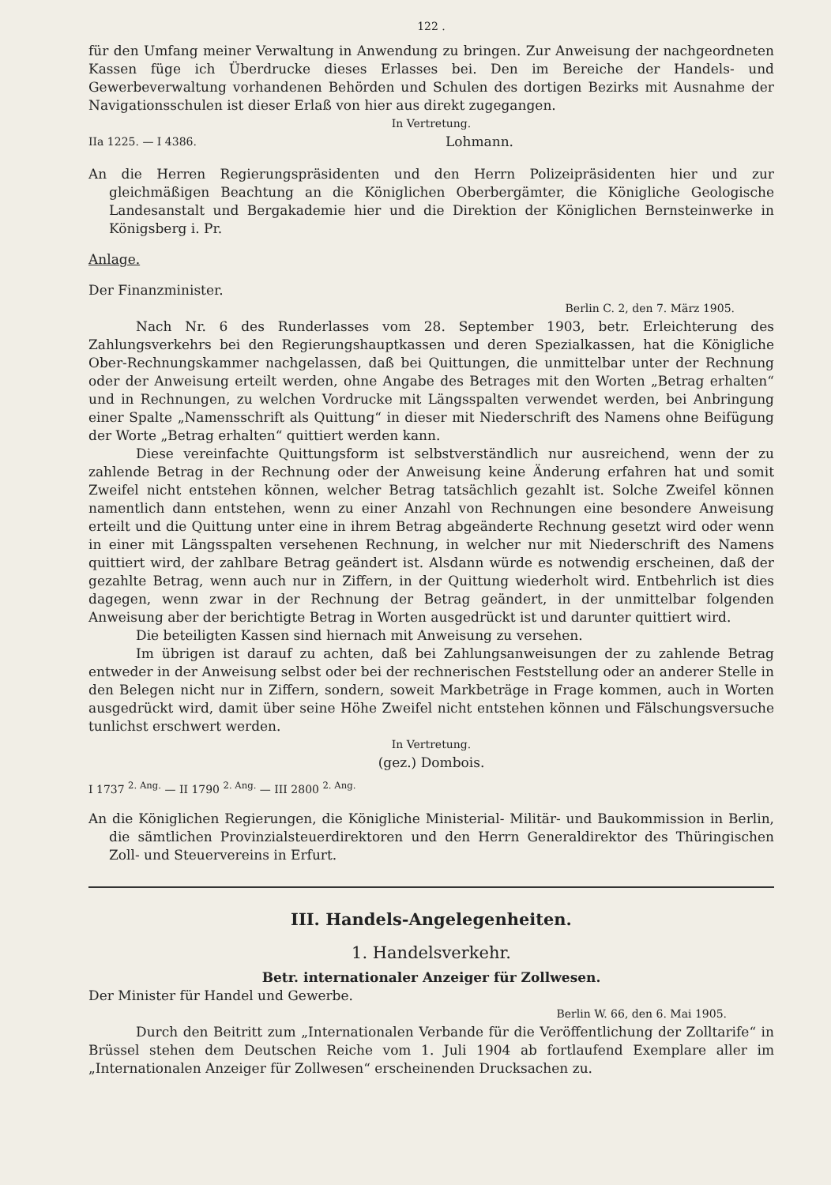122 .
für den Umfang meiner Verwaltung in Anwendung zu bringen. Zur Anweisung der nachgeordneten Kassen füge ich Überdrucke dieses Erlasses bei. Den im Bereiche der Handels- und Gewerbeverwaltung vorhandenen Behörden und Schulen des dortigen Bezirks mit Ausnahme der Navigationsschulen ist dieser Erlaß von hier aus direkt zugegangen.
In Vertretung.
IIa 1225. — I 4386. Lohmann.
An die Herren Regierungspräsidenten und den Herrn Polizeipräsidenten hier und zur gleichmäßigen Beachtung an die Königlichen Oberbergämter, die Königliche Geologische Landesanstalt und Bergakademie hier und die Direktion der Königlichen Bernsteinwerke in Königsberg i. Pr.
Anlage.
Der Finanzminister.
Berlin C. 2, den 7. März 1905.
Nach Nr. 6 des Runderlasses vom 28. September 1903, betr. Erleichterung des Zahlungsverkehrs bei den Regierungshauptkassen und deren Spezialkassen, hat die Königliche Ober-Rechnungskammer nachgelassen, daß bei Quittungen, die unmittelbar unter der Rechnung oder der Anweisung erteilt werden, ohne Angabe des Betrages mit den Worten „Betrag erhalten“ und in Rechnungen, zu welchen Vordrucke mit Längsspalten verwendet werden, bei Anbringung einer Spalte „Namensschrift als Quittung“ in dieser mit Niederschrift des Namens ohne Beifügung der Worte „Betrag erhalten“ quittiert werden kann.
Diese vereinfachte Quittungsform ist selbstverständlich nur ausreichend, wenn der zu zahlende Betrag in der Rechnung oder der Anweisung keine Änderung erfahren hat und somit Zweifel nicht entstehen können, welcher Betrag tatsächlich gezahlt ist. Solche Zweifel können namentlich dann entstehen, wenn zu einer Anzahl von Rechnungen eine besondere Anweisung erteilt und die Quittung unter eine in ihrem Betrag abgeänderte Rechnung gesetzt wird oder wenn in einer mit Längsspalten versehenen Rechnung, in welcher nur mit Niederschrift des Namens quittiert wird, der zahlbare Betrag geändert ist. Alsdann würde es notwendig erscheinen, daß der gezahlte Betrag, wenn auch nur in Ziffern, in der Quittung wiederholt wird. Entbehrlich ist dies dagegen, wenn zwar in der Rechnung der Betrag geändert, in der unmittelbar folgenden Anweisung aber der berichtigte Betrag in Worten ausgedrückt ist und darunter quittiert wird.
Die beteiligten Kassen sind hiernach mit Anweisung zu versehen.
Im übrigen ist darauf zu achten, daß bei Zahlungsanweisungen der zu zahlende Betrag entweder in der Anweisung selbst oder bei der rechnerischen Feststellung oder an anderer Stelle in den Belegen nicht nur in Ziffern, sondern, soweit Markbeträge in Frage kommen, auch in Worten ausgedrückt wird, damit über seine Höhe Zweifel nicht entstehen können und Fälschungsversuche tunlichst erschwert werden.
In Vertretung.
(gez.) Dombois.
I 1737 <sup>2. Ang.</sup> — II 1790 <sup>2. Ang.</sup> — III 2800 <sup>2. Ang.</sup>
An die Königlichen Regierungen, die Königliche Ministerial- Militär- und Baukommission in Berlin, die sämtlichen Provinzialsteuerdirektoren und den Herrn Generaldirektor des Thüringischen Zoll- und Steuervereins in Erfurt.
III. Handels-Angelegenheiten.
1. Handelsverkehr.
Betr. internationaler Anzeiger für Zollwesen.
Der Minister für Handel und Gewerbe.
Berlin W. 66, den 6. Mai 1905.
Durch den Beitritt zum „Internationalen Verbande für die Veröffentlichung der Zolltarife“ in Brüssel stehen dem Deutschen Reiche vom 1. Juli 1904 ab fortlaufend Exemplare aller im „Internationalen Anzeiger für Zollwesen“ erscheinenden Drucksachen zu.